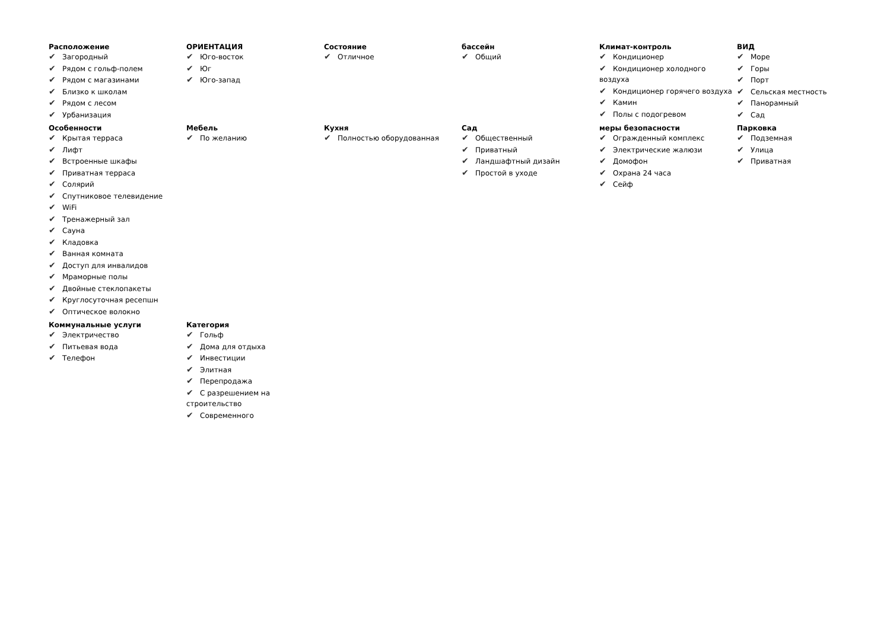Расположение
✔ Загородный
✔ Рядом с гольф-полем
✔ Рядом с магазинами
✔ Близко к школам
✔ Рядом с лесом
✔ Урбанизация
ОРИЕНТАЦИЯ
✔ Юго-восток
✔ Юг
✔ Юго-запад
Состояние
✔ Отличное
бассейн
✔ Общий
Климат-контроль
✔ Кондиционер
✔ Кондиционер холодного воздуха
✔ Кондиционер горячего воздуха
✔ Камин
✔ Полы с подогревом
ВИД
✔ Море
✔ Горы
✔ Порт
✔ Сельская местность
✔ Панорамный
✔ Сад
Особенности
✔ Крытая терраса
✔ Лифт
✔ Встроенные шкафы
✔ Приватная терраса
✔ Солярий
✔ Спутниковое телевидение
✔ WiFi
✔ Тренажерный зал
✔ Сауна
✔ Кладовка
✔ Ванная комната
✔ Доступ для инвалидов
✔ Мраморные полы
✔ Двойные стеклопакеты
✔ Круглосуточная ресепшн
✔ Оптическое волокно
Мебель
✔ По желанию
Кухня
✔ Полностью оборудованная
Сад
✔ Общественный
✔ Приватный
✔ Ландшафтный дизайн
✔ Простой в уходе
меры безопасности
✔ Огражденный комплекс
✔ Электрические жалюзи
✔ Домофон
✔ Охрана 24 часа
✔ Сейф
Парковка
✔ Подземная
✔ Улица
✔ Приватная
Коммунальные услуги
✔ Электричество
✔ Питьевая вода
✔ Телефон
Категория
✔ Гольф
✔ Дома для отдыха
✔ Инвестиции
✔ Элитная
✔ Перепродажа
✔ С разрешением на строительство
✔ Современного